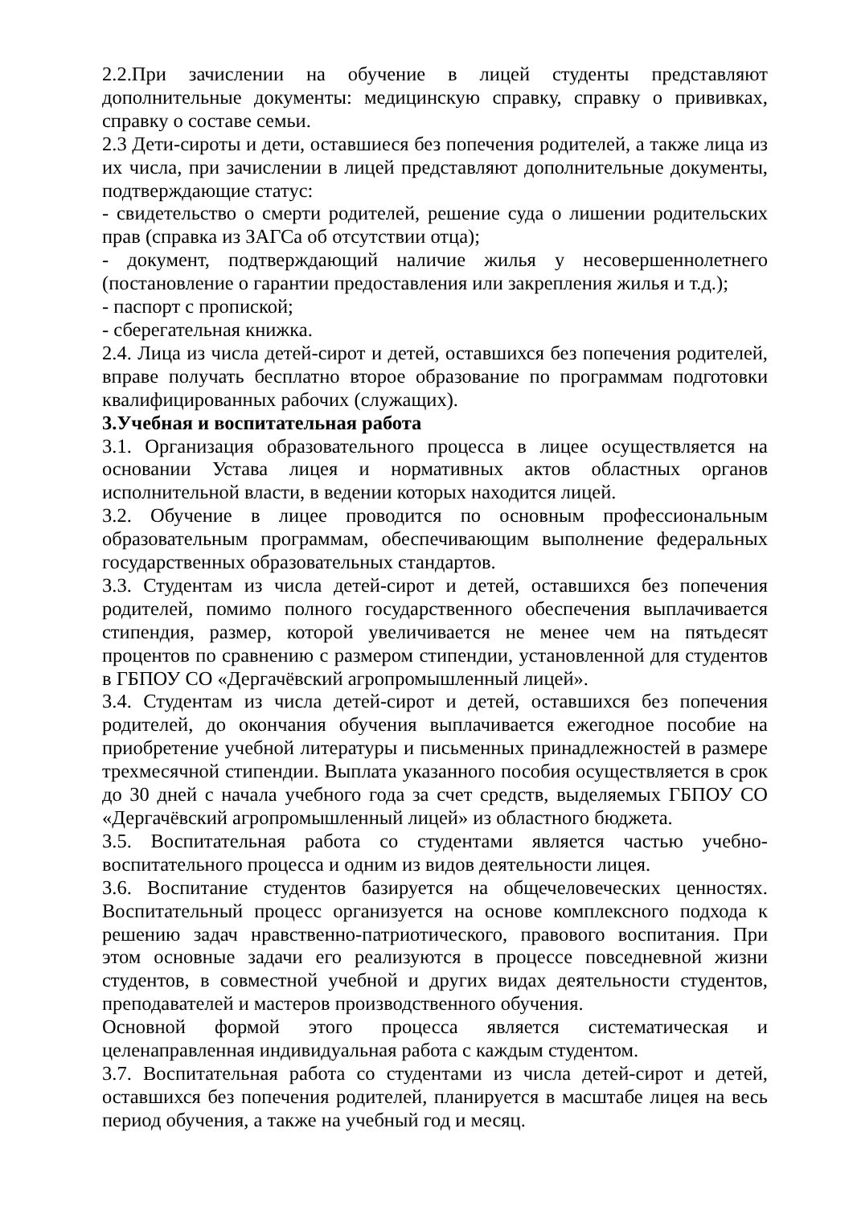2.2.При зачислении на обучение в лицей студенты представляют дополнительные документы: медицинскую справку, справку о прививках, справку о составе семьи.
2.3 Дети-сироты и дети, оставшиеся без попечения родителей, а также лица из их числа, при зачислении в лицей представляют дополнительные документы, подтверждающие статус:
- свидетельство о смерти родителей, решение суда о лишении родительских прав (справка из ЗАГСа об отсутствии отца);
- документ, подтверждающий наличие жилья у несовершеннолетнего (постановление о гарантии предоставления или закрепления жилья и т.д.);
- паспорт с пропиской;
- сберегательная книжка.
2.4. Лица из числа детей-сирот и детей, оставшихся без попечения родителей, вправе получать бесплатно второе образование по программам подготовки квалифицированных рабочих (служащих).
3.Учебная и воспитательная работа
3.1. Организация образовательного процесса в лицее осуществляется на основании Устава лицея и нормативных актов областных органов исполнительной власти, в ведении которых находится лицей.
3.2. Обучение в лицее проводится по основным профессиональным образовательным программам, обеспечивающим выполнение федеральных государственных образовательных стандартов.
3.3. Студентам из числа детей-сирот и детей, оставшихся без попечения родителей, помимо полного государственного обеспечения выплачивается стипендия, размер, которой увеличивается не менее чем на пятьдесят процентов по сравнению с размером стипендии, установленной для студентов в ГБПОУ СО «Дергачёвский агропромышленный лицей».
3.4. Студентам из числа детей-сирот и детей, оставшихся без попечения родителей, до окончания обучения выплачивается ежегодное пособие на приобретение учебной литературы и письменных принадлежностей в размере трехмесячной стипендии. Выплата указанного пособия осуществляется в срок до 30 дней с начала учебного года за счет средств, выделяемых ГБПОУ СО «Дергачёвский агропромышленный лицей» из областного бюджета.
3.5. Воспитательная работа со студентами является частью учебно-воспитательного процесса и одним из видов деятельности лицея.
3.6. Воспитание студентов базируется на общечеловеческих ценностях. Воспитательный процесс организуется на основе комплексного подхода к решению задач нравственно-патриотического, правового воспитания. При этом основные задачи его реализуются в процессе повседневной жизни студентов, в совместной учебной и других видах деятельности студентов, преподавателей и мастеров производственного обучения.
Основной формой этого процесса является систематическая и целенаправленная индивидуальная работа с каждым студентом.
3.7. Воспитательная работа со студентами из числа детей-сирот и детей, оставшихся без попечения родителей, планируется в масштабе лицея на весь период обучения, а также на учебный год и месяц.